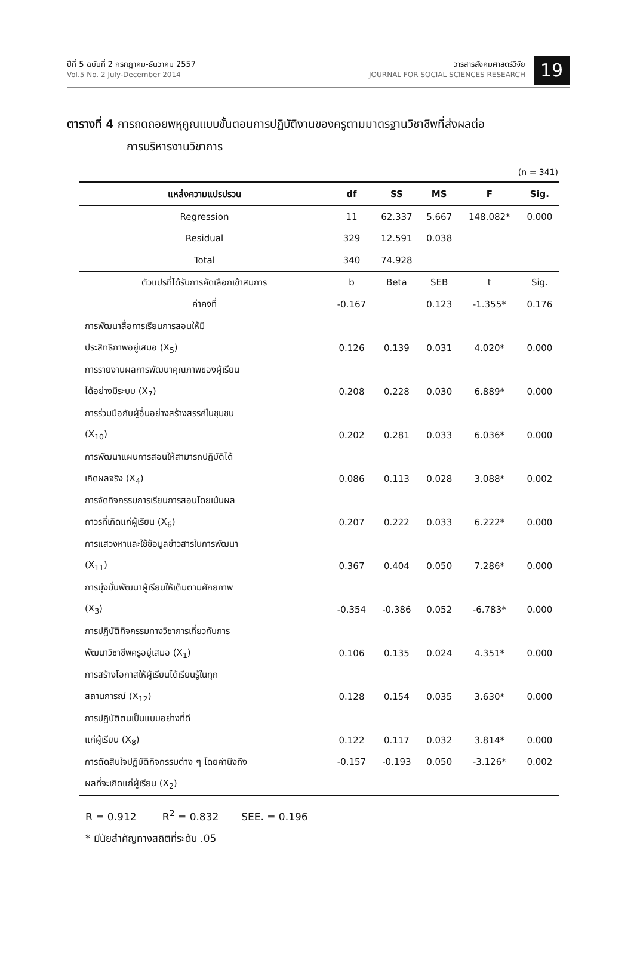ปีที่ 5 ฉบับที่ 2 กรกฎาคม-ธันวาคม 2557
Vol.5 No. 2 July-December 2014
วารสารสังคมศาสตร์วิจัย
JOURNAL FOR SOCIAL SCIENCES RESEARCH
19
ตารางที่ 4 การถดถอยพหุคูณแบบขั้นตอนการปฏิบัติงานของครูตามมาตรฐานวิชาชีพที่ส่งผลต่อ
การบริหารงานวิชาการ
(n = 341)
| แหล่งความแปรปรวน | df | SS | MS | F | Sig. |
| --- | --- | --- | --- | --- | --- |
| Regression | 11 | 62.337 | 5.667 | 148.082* | 0.000 |
| Residual | 329 | 12.591 | 0.038 | | |
| Total | 340 | 74.928 | | | |
| ตัวแปรที่ได้รับการคัดเลือกเข้าสมการ | b | Beta | SEB | t | Sig. |
| ค่าคงที่ | -0.167 | | 0.123 | -1.355* | 0.176 |
| การพัฒนาสื่อการเรียนการสอนให้มี | | | | | |
| ประสิทธิภาพอยู่เสมอ (X<sub>5</sub>) | 0.126 | 0.139 | 0.031 | 4.020* | 0.000 |
| การรายงานผลการพัฒนาคุณภาพของผู้เรียน | | | | | |
| ได้อย่างมีระบบ (X<sub>7</sub>) | 0.208 | 0.228 | 0.030 | 6.889* | 0.000 |
| การร่วมมือกับผู้อื่นอย่างสร้างสรรค์ในชุมชน | | | | | |
| (X<sub>10</sub>) | 0.202 | 0.281 | 0.033 | 6.036* | 0.000 |
| การพัฒนาแผนการสอนให้สามารถปฏิบัติได้ | | | | | |
| เกิดผลจริง (X<sub>4</sub>) | 0.086 | 0.113 | 0.028 | 3.088* | 0.002 |
| การจัดกิจกรรมการเรียนการสอนโดยเน้นผล | | | | | |
| ถาวรที่เกิดแก่ผู้เรียน (X<sub>6</sub>) | 0.207 | 0.222 | 0.033 | 6.222* | 0.000 |
| การแสวงหาและใช้ข้อมูลข่าวสารในการพัฒนา | | | | | |
| (X<sub>11</sub>) | 0.367 | 0.404 | 0.050 | 7.286* | 0.000 |
| การมุ่งมั่นพัฒนาผู้เรียนให้เต็มตามศักยภาพ | | | | | |
| (X<sub>3</sub>) | -0.354 | -0.386 | 0.052 | -6.783* | 0.000 |
| การปฏิบัติกิจกรรมทางวิชาการเกี่ยวกับการ | | | | | |
| พัฒนาวิชาชีพครูอยู่เสมอ (X<sub>1</sub>) | 0.106 | 0.135 | 0.024 | 4.351* | 0.000 |
| การสร้างโอกาสให้ผู้เรียนได้เรียนรู้ในทุก | | | | | |
| สถานการณ์ (X<sub>12</sub>) | 0.128 | 0.154 | 0.035 | 3.630* | 0.000 |
| การปฏิบัติตนเป็นแบบอย่างที่ดี | | | | | |
| แก่ผู้เรียน (X<sub>8</sub>) | 0.122 | 0.117 | 0.032 | 3.814* | 0.000 |
| การตัดสินใจปฏิบัติกิจกรรมต่าง ๆ โดยคำนึงถึง | -0.157 | -0.193 | 0.050 | -3.126* | 0.002 |
| ผลที่จะเกิดแก่ผู้เรียน (X<sub>2</sub>) | | | | | |
R = 0.912 R<sup>2</sup> = 0.832 SEE. = 0.196
* มีนัยสำคัญทางสถิติที่ระดับ .05